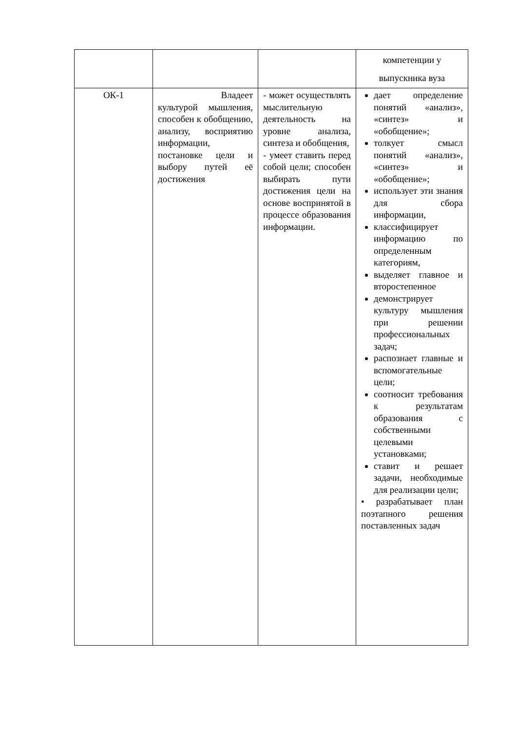| | | | компетенции у выпускника вуза |
| ОК-1 | Владеет культурой мышления, способен к обобщению, анализу, восприятию информации, постановке цели и выбору путей её достижения | - может осуществлять мыслительную деятельность на уровне анализа, синтеза и обобщения, - умеет ставить перед собой цели; способен выбирать пути достижения цели на основе воспринятой в процессе образования информации. | дает определение понятий «анализ», «синтез» и «обобщение»; толкует смысл понятий «анализ», «синтез» и «обобщение»; использует эти знания для сбора информации, классифицирует информацию по определенным категориям, выделяет главное и второстепенное демонстрирует культуру мышления при решении профессиональных задач; распознает главные и вспомогательные цели; соотносит требования к результатам образования с собственными целевыми установками; ставит и решает задачи, необходимые для реализации цели; • разрабатывает план поэтапного решения поставленных задач |